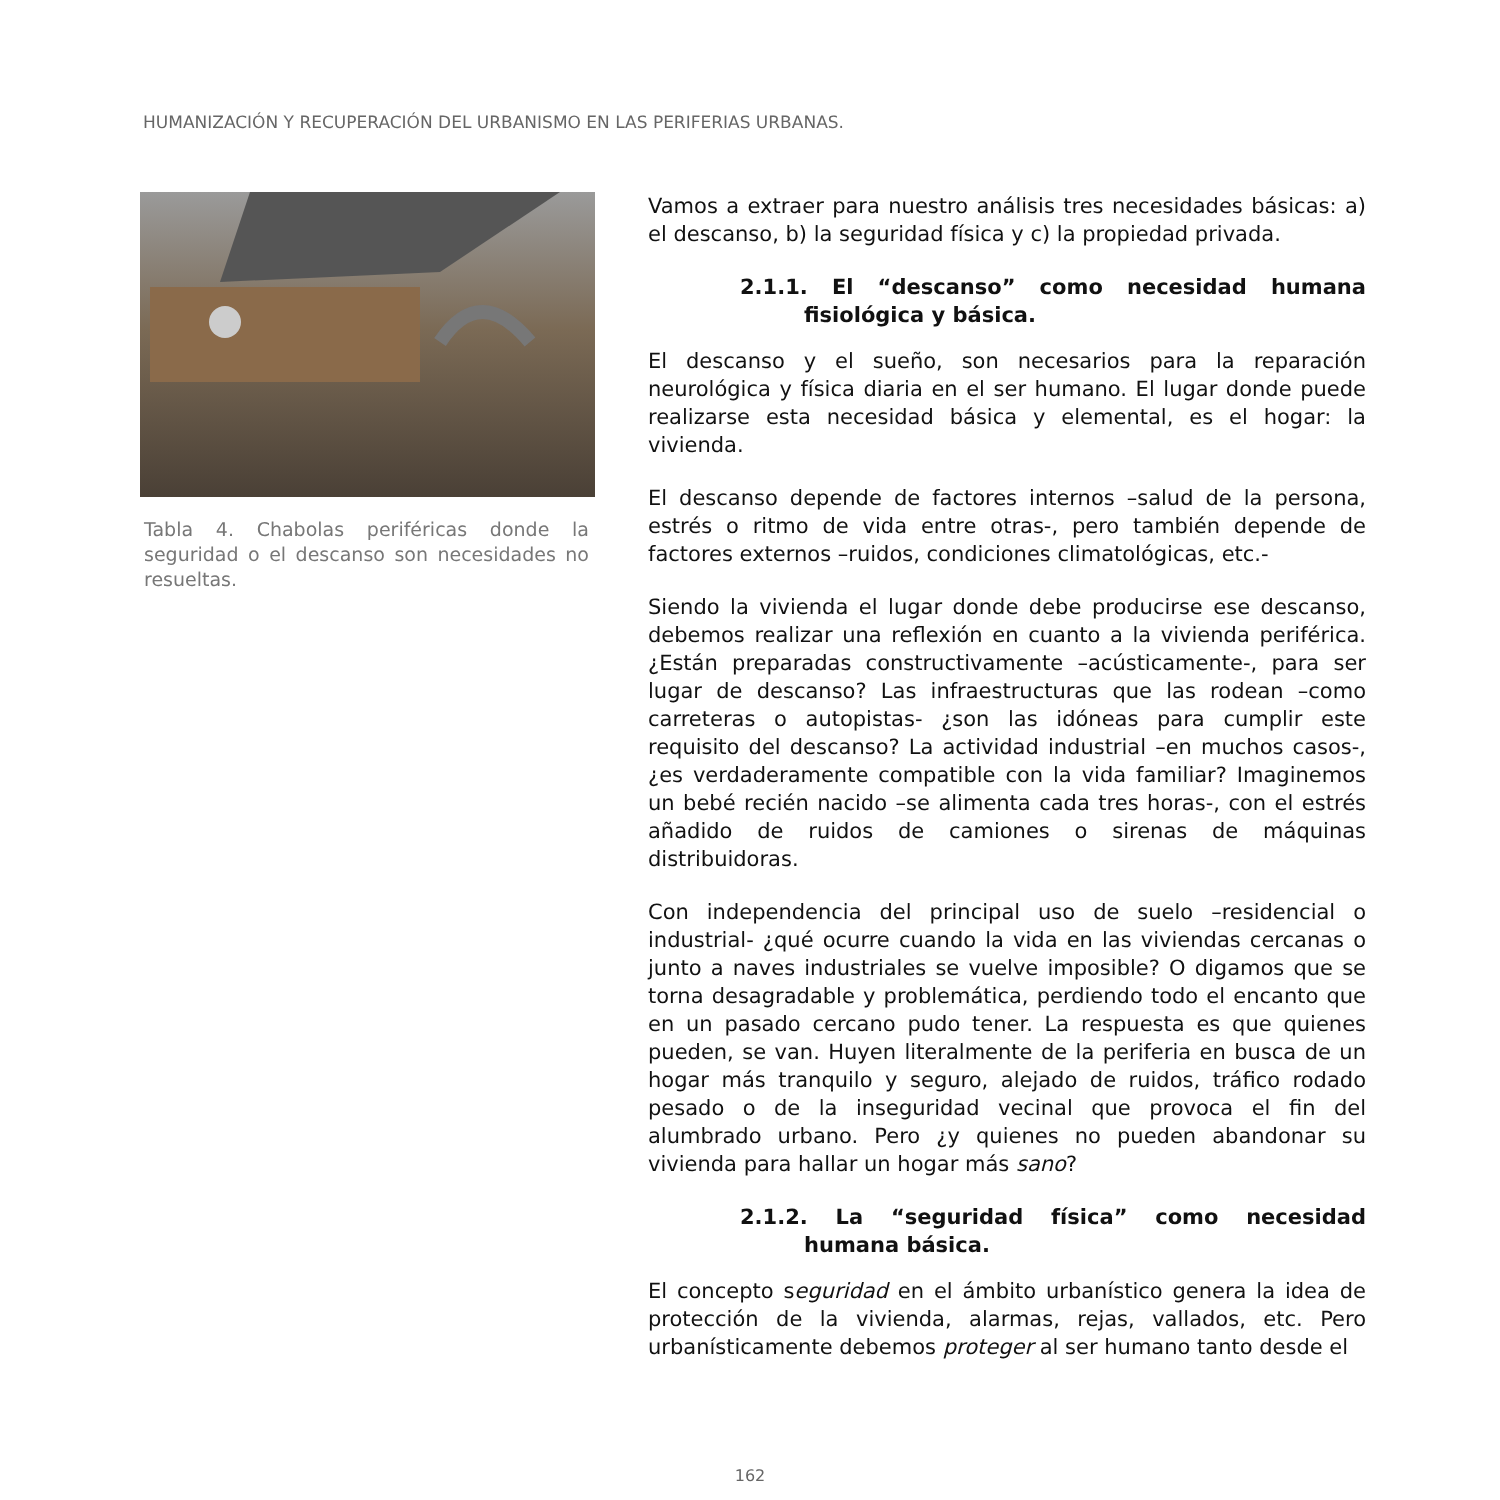HUMANIZACIÓN Y RECUPERACIÓN DEL URBANISMO EN LAS PERIFERIAS URBANAS.
Tabla 4. Chabolas periféricas donde la seguridad o el descanso son necesidades no resueltas.
Vamos a extraer para nuestro análisis tres necesidades básicas: a) el descanso, b) la seguridad física y c) la propiedad privada.
2.1.1. El “descanso” como necesidad humana fisiológica y básica.
El descanso y el sueño, son necesarios para la reparación neurológica y física diaria en el ser humano. El lugar donde puede realizarse esta necesidad básica y elemental, es el hogar: la vivienda.
El descanso depende de factores internos –salud de la persona, estrés o ritmo de vida entre otras-, pero también depende de factores externos –ruidos, condiciones climatológicas, etc.-
Siendo la vivienda el lugar donde debe producirse ese descanso, debemos realizar una reflexión en cuanto a la vivienda periférica. ¿Están preparadas constructivamente –acústicamente-, para ser lugar de descanso? Las infraestructuras que las rodean –como carreteras o autopistas- ¿son las idóneas para cumplir este requisito del descanso? La actividad industrial –en muchos casos-, ¿es verdaderamente compatible con la vida familiar? Imaginemos un bebé recién nacido –se alimenta cada tres horas-, con el estrés añadido de ruidos de camiones o sirenas de máquinas distribuidoras.
Con independencia del principal uso de suelo –residencial o industrial- ¿qué ocurre cuando la vida en las viviendas cercanas o junto a naves industriales se vuelve imposible? O digamos que se torna desagradable y problemática, perdiendo todo el encanto que en un pasado cercano pudo tener. La respuesta es que quienes pueden, se van. Huyen literalmente de la periferia en busca de un hogar más tranquilo y seguro, alejado de ruidos, tráfico rodado pesado o de la inseguridad vecinal que provoca el fin del alumbrado urbano. Pero ¿y quienes no pueden abandonar su vivienda para hallar un hogar más sano?
2.1.2. La “seguridad física” como necesidad humana básica.
El concepto seguridad en el ámbito urbanístico genera la idea de protección de la vivienda, alarmas, rejas, vallados, etc. Pero urbanísticamente debemos proteger al ser humano tanto desde el
162